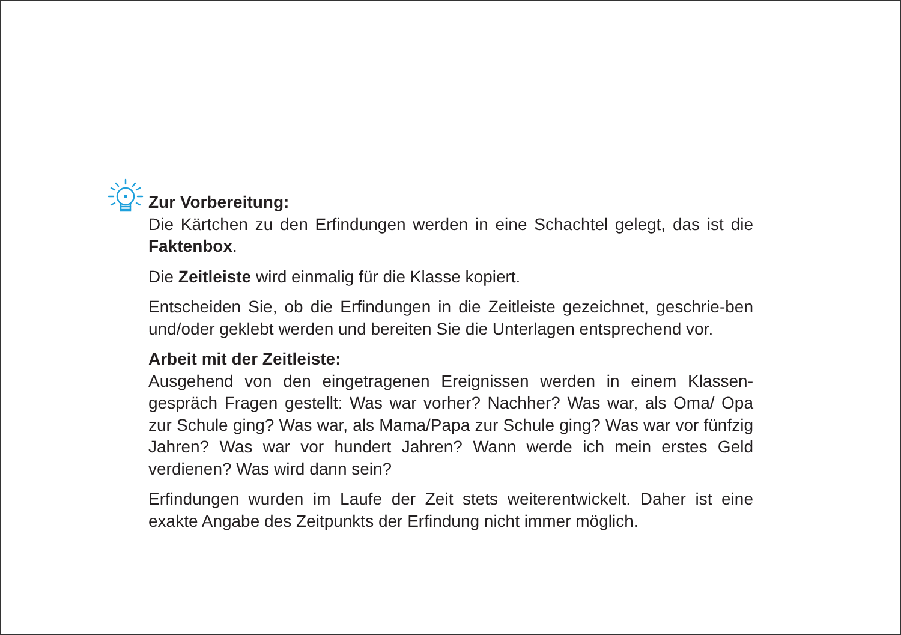Zur Vorbereitung:
Die Kärtchen zu den Erfindungen werden in eine Schachtel gelegt, das ist die Faktenbox.
Die Zeitleiste wird einmalig für die Klasse kopiert.
Entscheiden Sie, ob die Erfindungen in die Zeitleiste gezeichnet, geschrie-ben und/oder geklebt werden und bereiten Sie die Unterlagen entsprechend vor.
Arbeit mit der Zeitleiste:
Ausgehend von den eingetragenen Ereignissen werden in einem Klassen-gespräch Fragen gestellt: Was war vorher? Nachher? Was war, als Oma/ Opa zur Schule ging? Was war, als Mama/Papa zur Schule ging? Was war vor fünfzig Jahren? Was war vor hundert Jahren? Wann werde ich mein erstes Geld verdienen? Was wird dann sein?
Erfindungen wurden im Laufe der Zeit stets weiterentwickelt. Daher ist eine exakte Angabe des Zeitpunkts der Erfindung nicht immer möglich.